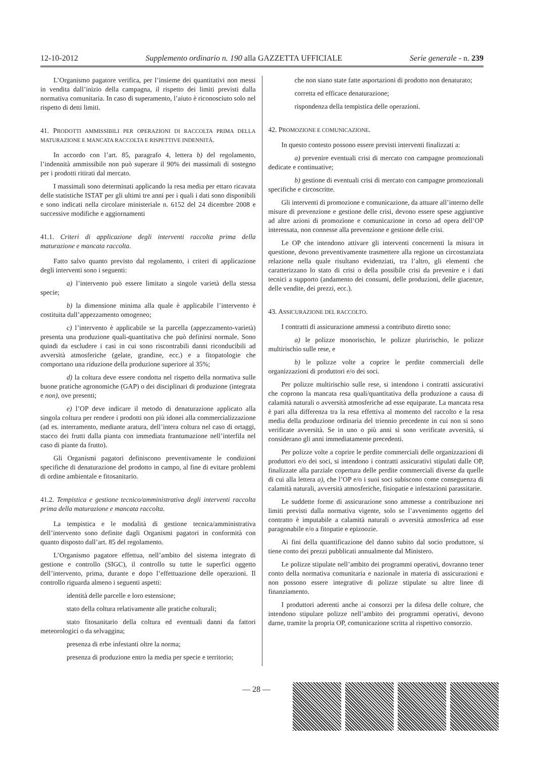12-10-2012 Supplemento ordinario n. 190 alla GAZZETTA UFFICIALE Serie generale - n. 239
L’Organismo pagatore verifica, per l’insieme dei quantitativi non messi in vendita dall’inizio della campagna, il rispetto dei limiti previsti dalla normativa comunitaria. In caso di superamento, l’aiuto è riconosciuto solo nel rispetto di detti limiti.
41. PRODOTTI AMMISSIBILI PER OPERAZIONI DI RACCOLTA PRIMA DELLA MATURAZIONE E MANCATA RACCOLTA E RISPETTIVE INDENNITÀ.
In accordo con l’art. 85, paragrafo 4, lettera b) del regolamento, l’indennità ammissibile non può superare il 90% dei massimali di sostegno per i prodotti ritirati dal mercato.
I massimali sono determinati applicando la resa media per ettaro ricavata delle statistiche ISTAT per gli ultimi tre anni per i quali i dati sono disponibili e sono indicati nella circolare ministeriale n. 6152 del 24 dicembre 2008 e successive modifiche e aggiornamenti
41.1. Criteri di applicazione degli interventi raccolta prima della maturazione e mancata raccolta.
Fatto salvo quanto previsto dal regolamento, i criteri di applicazione degli interventi sono i seguenti:
a) l’intervento può essere limitato a singole varietà della stessa specie;
b) la dimensione minima alla quale è applicabile l’intervento è costituita dall’appezzamento omogeneo;
c) l’intervento è applicabile se la parcella (appezzamento-varietà) presenta una produzione quali-quantitativa che può definirsi normale. Sono quindi da escludere i casi in cui sono riscontrabili danni riconducibili ad avversità atmosferiche (gelate, grandine, ecc.) e a fitopatologie che comportano una riduzione della produzione superiore al 35%;
d) la coltura deve essere condotta nel rispetto della normativa sulle buone pratiche agronomiche (GAP) o dei disciplinari di produzione (integrata e non), ove presenti;
e) l’OP deve indicare il metodo di denaturazione applicato alla singola coltura per rendere i prodotti non più idonei alla commercializzazione (ad es. interramento, mediante aratura, dell’intera coltura nel caso di ortaggi, stacco dei frutti dalla pianta con immediata frantumazione nell’interfila nel caso di piante da frutto).
Gli Organismi pagatori definiscono preventivamente le condizioni specifiche di denaturazione del prodotto in campo, al fine di evitare problemi di ordine ambientale e fitosanitario.
41.2. Tempistica e gestione tecnico/amministrativa degli interventi raccolta prima della maturazione e mancata raccolta.
La tempistica e le modalità di gestione tecnica/amministrativa dell’intervento sono definite dagli Organismi pagatori in conformità con quanto disposto dall’art. 85 del regolamento.
L’Organismo pagatore effettua, nell’ambito del sistema integrato di gestione e controllo (SIGC), il controllo su tutte le superfici oggetto dell’intervento, prima, durante e dopo l’effettuazione delle operazioni. Il controllo riguarda almeno i seguenti aspetti:
identità delle parcelle e loro estensione;
stato della coltura relativamente alle pratiche colturali;
stato fitosanitario della coltura ed eventuali danni da fattori meteorologici o da selvaggina;
presenza di erbe infestanti oltre la norma;
presenza di produzione entro la media per specie e territorio;
che non siano state fatte asportazioni di prodotto non denaturato;
corretta ed efficace denaturazione;
rispondenza della tempistica delle operazioni.
42. PROMOZIONE E COMUNICAZIONE.
In questo contesto possono essere previsti interventi finalizzati a:
a) prevenire eventuali crisi di mercato con campagne promozionali dedicate e continuative;
b) gestione di eventuali crisi di mercato con campagne promozionali specifiche e circoscritte.
Gli interventi di promozione e comunicazione, da attuare all’interno delle misure di prevenzione e gestione delle crisi, devono essere spese aggiuntive ad altre azioni di promozione e comunicazione in corso ad opera dell’OP interessata, non connesse alla prevenzione e gestione delle crisi.
Le OP che intendono attivare gli interventi concernenti la misura in questione, devono preventivamente trasmettere alla regione un circostanziata relazione nella quale risultano evidenziati, tra l’altro, gli elementi che caratterizzano lo stato di crisi o della possibile crisi da prevenire e i dati tecnici a supporto (andamento dei consumi, delle produzioni, delle giacenze, delle vendite, dei prezzi, ecc.).
43. ASSICURAZIONE DEL RACCOLTO.
I contratti di assicurazione ammessi a contributo diretto sono:
a) le polizze monorischio, le polizze pluririschio, le polizze multirischio sulle rese, e
b) le polizze volte a coprire le perdite commerciali delle organizzazioni di produttori e/o dei soci.
Per polizze multirischio sulle rese, si intendono i contratti assicurativi che coprono la mancata resa quali/quantitativa della produzione a causa di calamità naturali o avversità atmosferiche ad esse equiparate. La mancata resa è pari alla differenza tra la resa effettiva al momento del raccolto e la resa media della produzione ordinaria del triennio precedente in cui non si sono verificate avversità. Se in uno o più anni si sono verificate avversità, si considerano gli anni immediatamente precedenti.
Per polizze volte a coprire le perdite commerciali delle organizzazioni di produttori e/o dei soci, si intendono i contratti assicurativi stipulati dalle OP, finalizzate alla parziale copertura delle perdite commerciali diverse da quelle di cui alla lettera a), che l’OP e/o i suoi soci subiscono come conseguenza di calamità naturali, avversità atmosferiche, fisiopatie e infestazioni parassitarie.
Le suddette forme di assicurazione sono ammesse a contribuzione nei limiti previsti dalla normativa vigente, solo se l’avvenimento oggetto del contratto è imputabile a calamità naturali o avversità atmosferica ad esse paragonabile e/o a fitopatie e epizoozie.
Ai fini della quantificazione del danno subito dal socio produttore, si tiene conto dei prezzi pubblicati annualmente dal Ministero.
Le polizze stipulate nell’ambito dei programmi operativi, dovranno tener conto della normativa comunitaria e nazionale in materia di assicurazioni e non possono essere integrative di polizze stipulate su altre linee di finanziamento.
I produttori aderenti anche ai consorzi per la difesa delle colture, che intendono stipulare polizze nell’ambito dei programmi operativi, devono darne, tramite la propria OP, comunicazione scritta al rispettivo consorzio.
— 28 —